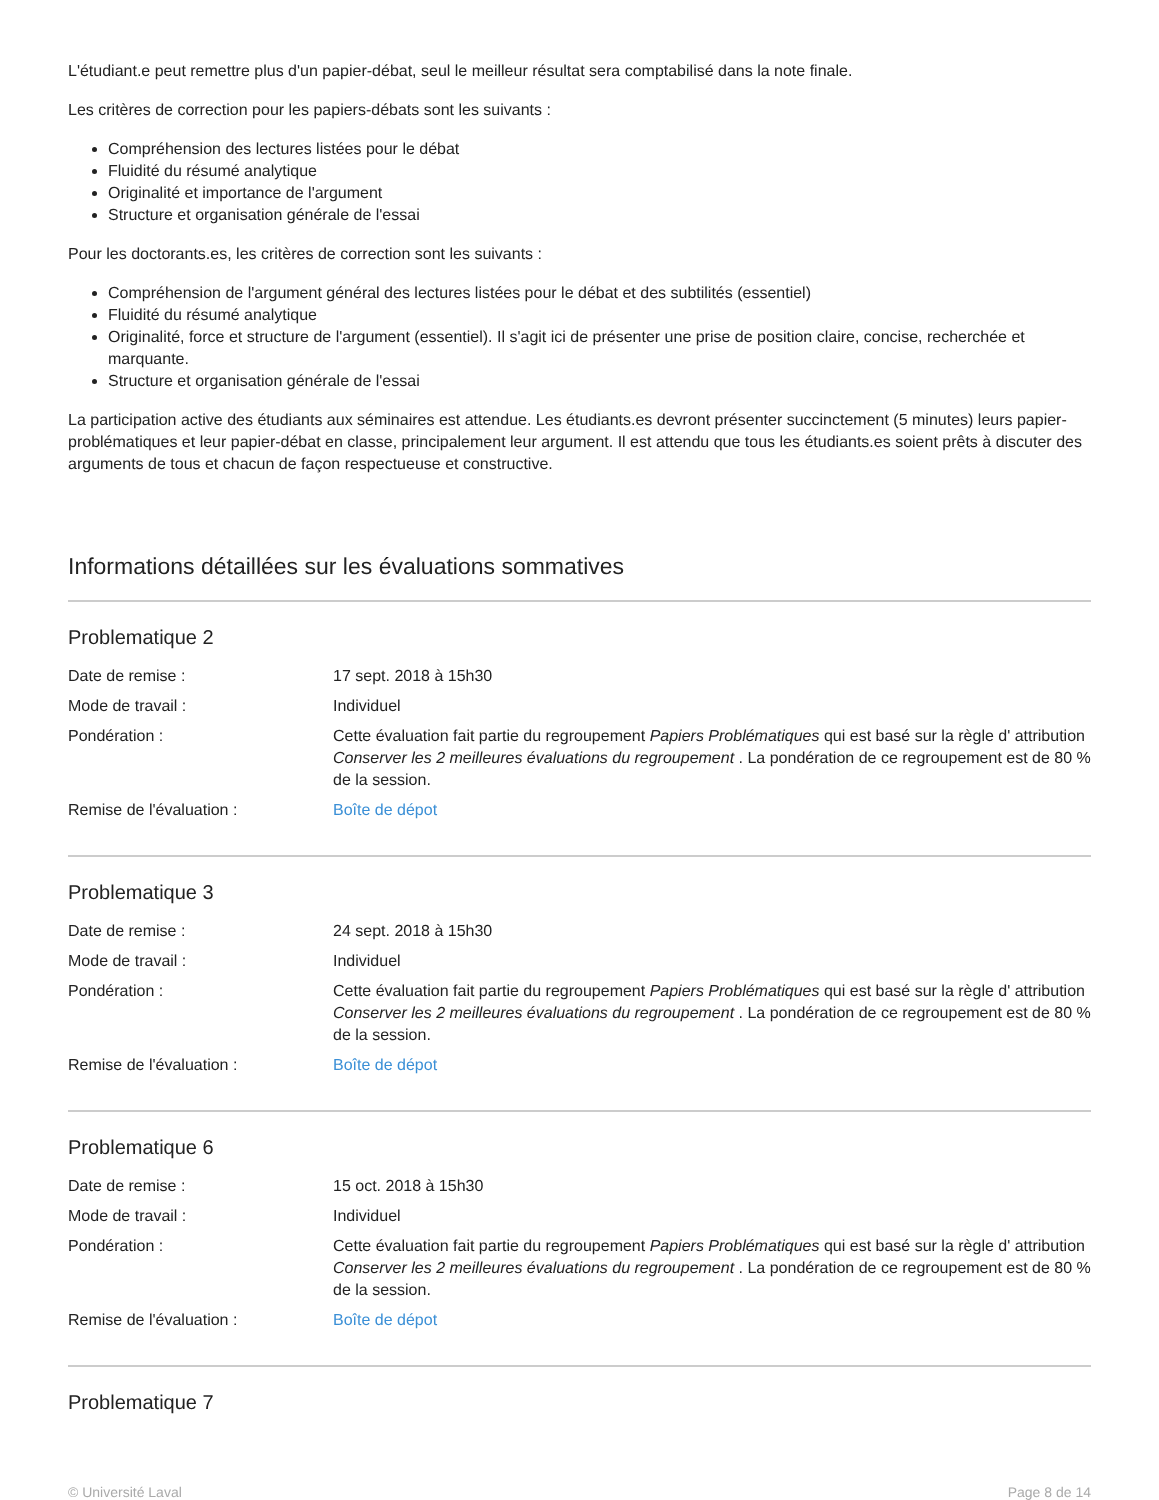L'étudiant.e peut remettre plus d'un papier-débat, seul le meilleur résultat sera comptabilisé dans la note finale.
Les critères de correction pour les papiers-débats sont les suivants :
Compréhension des lectures listées pour le débat
Fluidité du résumé analytique
Originalité et importance de l'argument
Structure et organisation générale de l'essai
Pour les doctorants.es, les critères de correction sont les suivants :
Compréhension de l'argument général des lectures listées pour le débat et des subtilités (essentiel)
Fluidité du résumé analytique
Originalité, force et structure de l'argument (essentiel). Il s'agit ici de présenter une prise de position claire, concise, recherchée et marquante.
Structure et organisation générale de l'essai
La participation active des étudiants aux séminaires est attendue. Les étudiants.es devront présenter succinctement (5 minutes) leurs papier-problématiques et leur papier-débat en classe, principalement leur argument. Il est attendu que tous les étudiants.es soient prêts à discuter des arguments de tous et chacun de façon respectueuse et constructive.
Informations détaillées sur les évaluations sommatives
Problematique 2
| Date de remise : | 17 sept. 2018 à 15h30 |
| Mode de travail : | Individuel |
| Pondération : | Cette évaluation fait partie du regroupement Papiers Problématiques qui est basé sur la règle d' attribution Conserver les 2 meilleures évaluations du regroupement . La pondération de ce regroupement est de 80 % de la session. |
| Remise de l'évaluation : | Boîte de dépot |
Problematique 3
| Date de remise : | 24 sept. 2018 à 15h30 |
| Mode de travail : | Individuel |
| Pondération : | Cette évaluation fait partie du regroupement Papiers Problématiques qui est basé sur la règle d' attribution Conserver les 2 meilleures évaluations du regroupement . La pondération de ce regroupement est de 80 % de la session. |
| Remise de l'évaluation : | Boîte de dépot |
Problematique 6
| Date de remise : | 15 oct. 2018 à 15h30 |
| Mode de travail : | Individuel |
| Pondération : | Cette évaluation fait partie du regroupement Papiers Problématiques qui est basé sur la règle d' attribution Conserver les 2 meilleures évaluations du regroupement . La pondération de ce regroupement est de 80 % de la session. |
| Remise de l'évaluation : | Boîte de dépot |
Problematique 7
© Université Laval Page 8 de 14